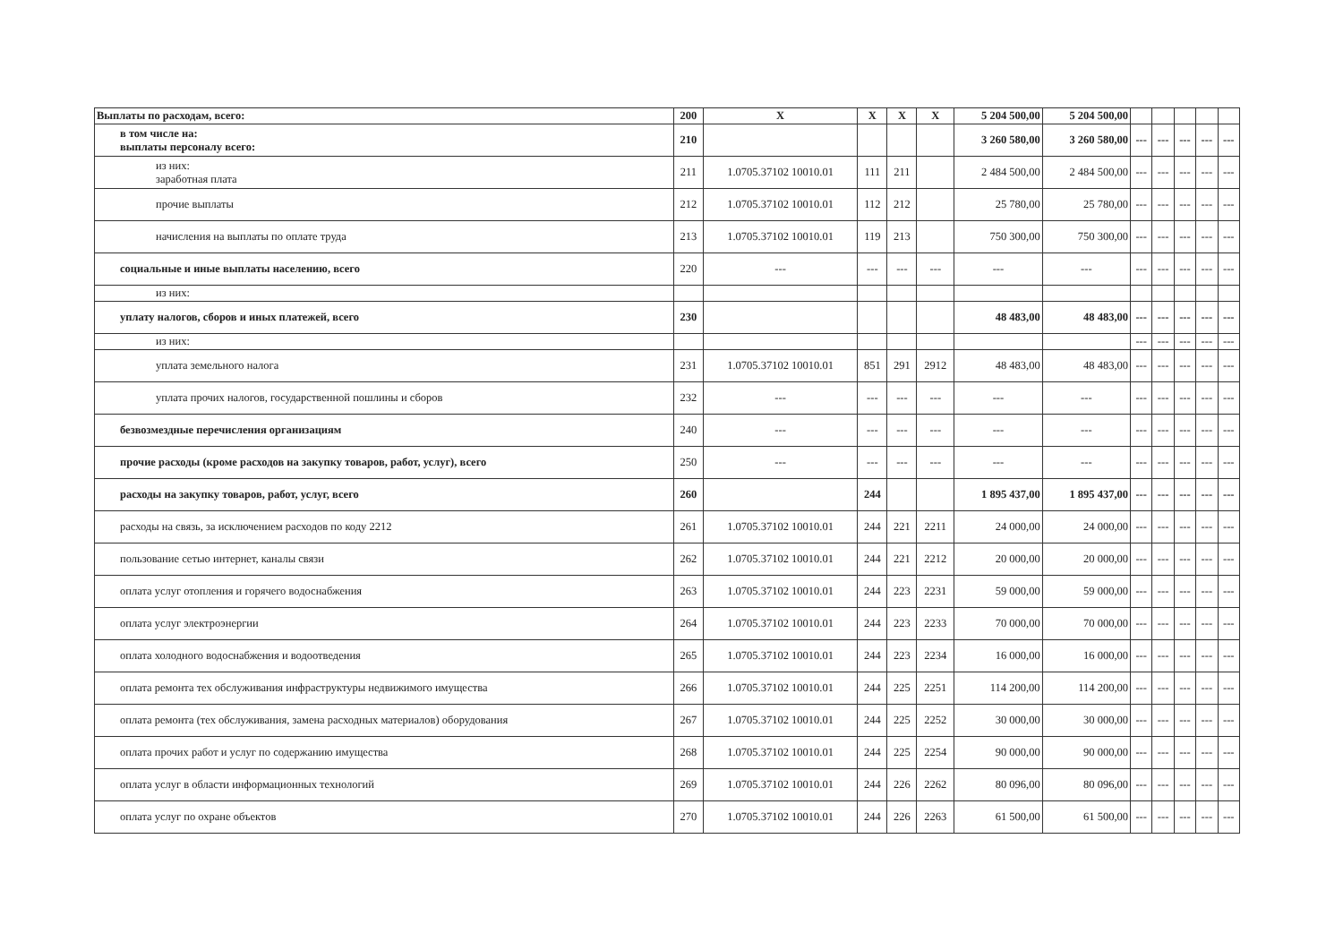| Выплаты по расходам, всего: | 200 | X | X | X | X | 5 204 500,00 | 5 204 500,00 | | | | | |
| в том числе на: выплаты персоналу всего: | 210 | | | | | 3 260 580,00 | 3 260 580,00 | --- | --- | --- | --- | --- |
| из них: заработная плата | 211 | 1.0705.37102 10010.01 | 111 | 211 | | 2 484 500,00 | 2 484 500,00 | --- | --- | --- | --- | --- |
| прочие выплаты | 212 | 1.0705.37102 10010.01 | 112 | 212 | | 25 780,00 | 25 780,00 | --- | --- | --- | --- | --- |
| начисления на выплаты по оплате труда | 213 | 1.0705.37102 10010.01 | 119 | 213 | | 750 300,00 | 750 300,00 | --- | --- | --- | --- | --- |
| социальные и иные выплаты населению, всего | 220 | --- | --- | --- | --- | --- | --- | --- | --- | --- | --- | --- |
| из них: | | | | | | | | | | | | |
| уплату налогов, сборов и иных платежей, всего | 230 | | | | | 48 483,00 | 48 483,00 | --- | --- | --- | --- | --- |
| из них: | | | | | | | | --- | --- | --- | --- | --- |
| уплата земельного налога | 231 | 1.0705.37102 10010.01 | 851 | 291 | 2912 | 48 483,00 | 48 483,00 | --- | --- | --- | --- | --- |
| уплата прочих налогов, государственной пошлины и сборов | 232 | --- | --- | --- | --- | --- | --- | --- | --- | --- | --- | --- |
| безвозмездные перечисления организациям | 240 | --- | --- | --- | --- | --- | --- | --- | --- | --- | --- | --- |
| прочие расходы (кроме расходов на закупку товаров, работ, услуг), всего | 250 | --- | --- | --- | --- | --- | --- | --- | --- | --- | --- | --- |
| расходы на закупку товаров, работ, услуг, всего | 260 | | 244 | | | 1 895 437,00 | 1 895 437,00 | --- | --- | --- | --- | --- |
| расходы на связь, за исключением расходов по коду 2212 | 261 | 1.0705.37102 10010.01 | 244 | 221 | 2211 | 24 000,00 | 24 000,00 | --- | --- | --- | --- | --- |
| пользование сетью интернет, каналы связи | 262 | 1.0705.37102 10010.01 | 244 | 221 | 2212 | 20 000,00 | 20 000,00 | --- | --- | --- | --- | --- |
| оплата услуг отопления и горячего водоснабжения | 263 | 1.0705.37102 10010.01 | 244 | 223 | 2231 | 59 000,00 | 59 000,00 | --- | --- | --- | --- | --- |
| оплата услуг электроэнергии | 264 | 1.0705.37102 10010.01 | 244 | 223 | 2233 | 70 000,00 | 70 000,00 | --- | --- | --- | --- | --- |
| оплата холодного водоснабжения и водоотведения | 265 | 1.0705.37102 10010.01 | 244 | 223 | 2234 | 16 000,00 | 16 000,00 | --- | --- | --- | --- | --- |
| оплата ремонта тех обслуживания инфраструктуры недвижимого имущества | 266 | 1.0705.37102 10010.01 | 244 | 225 | 2251 | 114 200,00 | 114 200,00 | --- | --- | --- | --- | --- |
| оплата ремонта (тех обслуживания, замена расходных материалов) оборудования | 267 | 1.0705.37102 10010.01 | 244 | 225 | 2252 | 30 000,00 | 30 000,00 | --- | --- | --- | --- | --- |
| оплата прочих работ и услуг по содержанию имущества | 268 | 1.0705.37102 10010.01 | 244 | 225 | 2254 | 90 000,00 | 90 000,00 | --- | --- | --- | --- | --- |
| оплата услуг в области информационных технологий | 269 | 1.0705.37102 10010.01 | 244 | 226 | 2262 | 80 096,00 | 80 096,00 | --- | --- | --- | --- | --- |
| оплата услуг по охране объектов | 270 | 1.0705.37102 10010.01 | 244 | 226 | 2263 | 61 500,00 | 61 500,00 | --- | --- | --- | --- | --- |